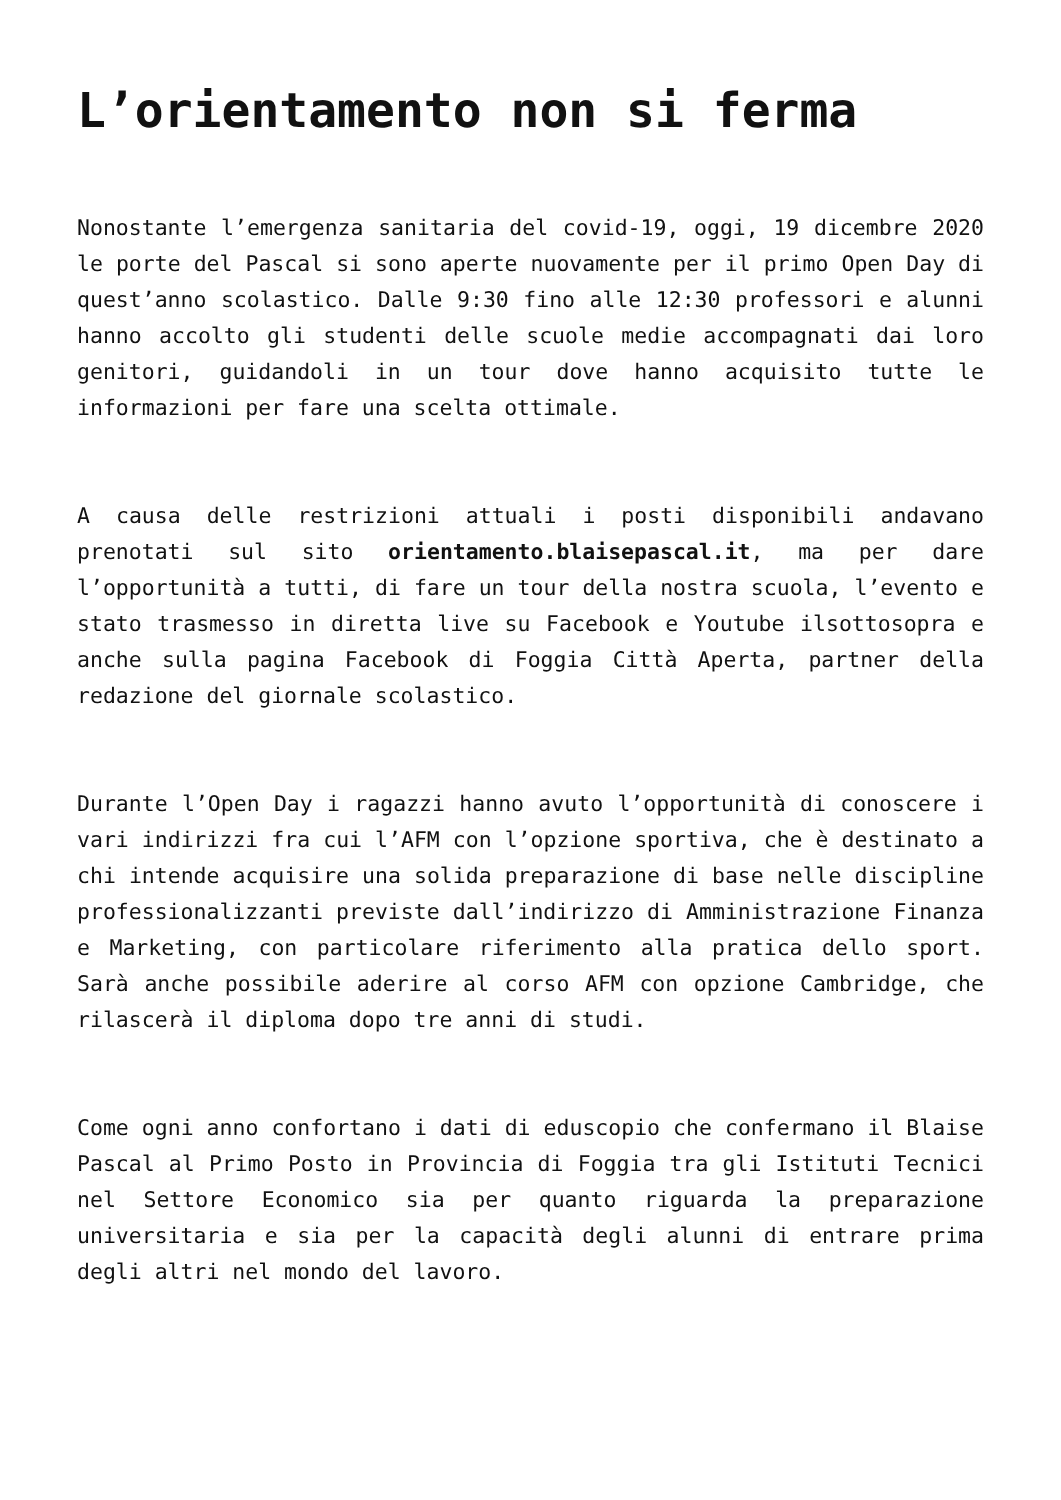L’orientamento non si ferma
Nonostante l’emergenza sanitaria del covid-19, oggi, 19 dicembre 2020 le porte del Pascal si sono aperte nuovamente per il primo Open Day di quest’anno scolastico. Dalle 9:30 fino alle 12:30 professori e alunni hanno accolto gli studenti delle scuole medie accompagnati dai loro genitori, guidandoli in un tour dove hanno acquisito tutte le informazioni per fare una scelta ottimale.
A causa delle restrizioni attuali i posti disponibili andavano prenotati sul sito orientamento.blaisepascal.it, ma per dare l’opportunità a tutti, di fare un tour della nostra scuola, l’evento e stato trasmesso in diretta live su Facebook e Youtube ilsottosopra e anche sulla pagina Facebook di Foggia Città Aperta, partner della redazione del giornale scolastico.
Durante l’Open Day i ragazzi hanno avuto l’opportunità di conoscere i vari indirizzi fra cui l’AFM con l’opzione sportiva, che è destinato a chi intende acquisire una solida preparazione di base nelle discipline professionalizzanti previste dall’indirizzo di Amministrazione Finanza e Marketing, con particolare riferimento alla pratica dello sport. Sarà anche possibile aderire al corso AFM con opzione Cambridge, che rilascerà il diploma dopo tre anni di studi.
Come ogni anno confortano i dati di eduscopio che confermano il Blaise Pascal al Primo Posto in Provincia di Foggia tra gli Istituti Tecnici nel Settore Economico sia per quanto riguarda la preparazione universitaria e sia per la capacità degli alunni di entrare prima degli altri nel mondo del lavoro.